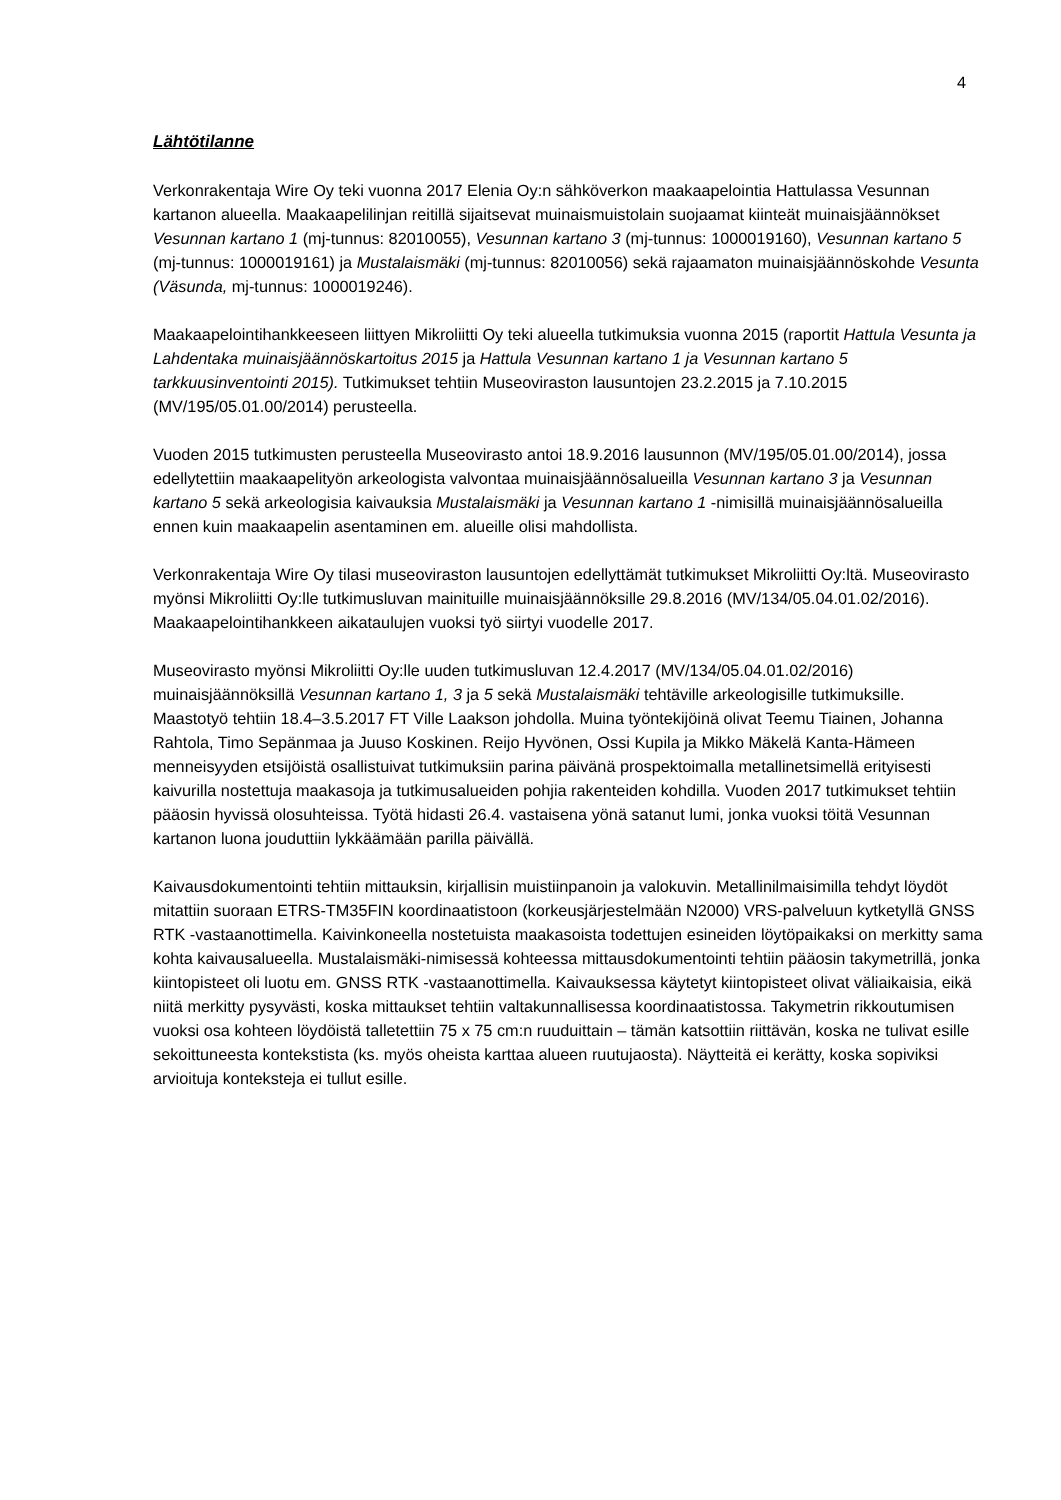4
Lähtötilanne
Verkonrakentaja Wire Oy teki vuonna 2017 Elenia Oy:n sähköverkon maakaapelointia Hattulassa Vesunnan kartanon alueella. Maakaapelilinjan reitillä sijaitsevat muinaismuistolain suojaamat kiinteät muinaisjäännökset Vesunnan kartano 1 (mj-tunnus: 82010055), Vesunnan kartano 3 (mj-tunnus: 1000019160), Vesunnan kartano 5 (mj-tunnus: 1000019161) ja Mustalaismäki (mj-tunnus: 82010056) sekä rajaamaton muinaisjäännöskohde Vesunta (Väsunda, mj-tunnus: 1000019246).
Maakaapelointihankkeeseen liittyen Mikroliitti Oy teki alueella tutkimuksia vuonna 2015 (raportit Hattula Vesunta ja Lahdentaka muinaisjäännöskartoitus 2015 ja Hattula Vesunnan kartano 1 ja Vesunnan kartano 5 tarkkuusinventointi 2015). Tutkimukset tehtiin Museoviraston lausuntojen 23.2.2015 ja 7.10.2015 (MV/195/05.01.00/2014) perusteella.
Vuoden 2015 tutkimusten perusteella Museovirasto antoi 18.9.2016 lausunnon (MV/195/05.01.00/2014), jossa edellytettiin maakaapelityön arkeologista valvontaa muinaisjäännösalueilla Vesunnan kartano 3 ja Vesunnan kartano 5 sekä arkeologisia kaivauksia Mustalaismäki ja Vesunnan kartano 1 -nimisillä muinaisjäännösalueilla ennen kuin maakaapelin asentaminen em. alueille olisi mahdollista.
Verkonrakentaja Wire Oy tilasi museoviraston lausuntojen edellyttämät tutkimukset Mikroliitti Oy:ltä. Museovirasto myönsi Mikroliitti Oy:lle tutkimusluvan mainituille muinaisjäännöksille 29.8.2016 (MV/134/05.04.01.02/2016). Maakaapelointihankkeen aikataulujen vuoksi työ siirtyi vuodelle 2017.
Museovirasto myönsi Mikroliitti Oy:lle uuden tutkimusluvan 12.4.2017 (MV/134/05.04.01.02/2016) muinaisjäännöksillä Vesunnan kartano 1, 3 ja 5 sekä Mustalaismäki tehtäville arkeologisille tutkimuksille. Maastotyö tehtiin 18.4–3.5.2017 FT Ville Laakson johdolla. Muina työntekijöinä olivat Teemu Tiainen, Johanna Rahtola, Timo Sepänmaa ja Juuso Koskinen. Reijo Hyvönen, Ossi Kupila ja Mikko Mäkelä Kanta-Hämeen menneisyyden etsijöistä osallistuivat tutkimuksiin parina päivänä prospektoimalla metallinetsimellä erityisesti kaivurilla nostettuja maakasoja ja tutkimusalueiden pohjia rakenteiden kohdilla. Vuoden 2017 tutkimukset tehtiin pääosin hyvissä olosuhteissa. Työtä hidasti 26.4. vastaisena yönä satanut lumi, jonka vuoksi töitä Vesunnan kartanon luona jouduttiin lykkäämään parilla päivällä.
Kaivausdokumentointi tehtiin mittauksin, kirjallisin muistiinpanoin ja valokuvin. Metallinilmaisimilla tehdyt löydöt mitattiin suoraan ETRS-TM35FIN koordinaatistoon (korkeusjärjestelmään N2000) VRS-palveluun kytketyllä GNSS RTK -vastaanottimella. Kaivinkoneella nostetuista maakasoista todettujen esineiden löytöpaikaksi on merkitty sama kohta kaivausalueella. Mustalaismäki-nimisessä kohteessa mittausdokumentointi tehtiin pääosin takymetrillä, jonka kiintopisteet oli luotu em. GNSS RTK -vastaanottimella. Kaivauksessa käytetyt kiintopisteet olivat väliaikaisia, eikä niitä merkitty pysyvästi, koska mittaukset tehtiin valtakunnallisessa koordinaatistossa. Takymetrin rikkoutumisen vuoksi osa kohteen löydöistä talletettiin 75 x 75 cm:n ruuduittain – tämän katsottiin riittävän, koska ne tulivat esille sekoittuneesta kontekstista (ks. myös oheista karttaa alueen ruutujaosta). Näytteitä ei kerätty, koska sopiviksi arvioituja konteksteja ei tullut esille.